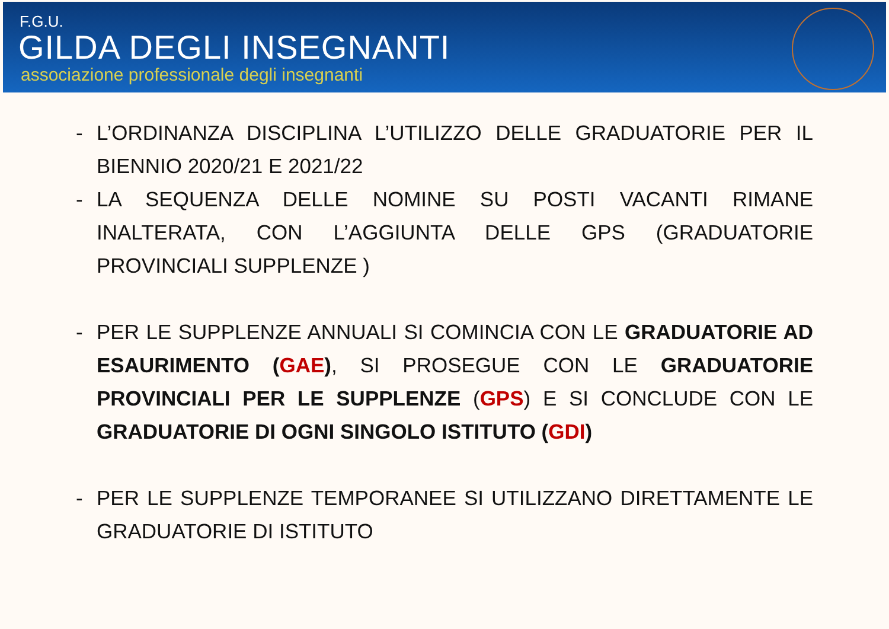F.G.U.
GILDA DEGLI INSEGNANTI
associazione professionale degli insegnanti
- L’ORDINANZA DISCIPLINA L’UTILIZZO DELLE GRADUATORIE PER IL BIENNIO 2020/21 E 2021/22
- LA SEQUENZA DELLE NOMINE SU POSTI VACANTI RIMANE INALTERATA, CON L’AGGIUNTA DELLE GPS (GRADUATORIE PROVINCIALI SUPPLENZE )
- PER LE SUPPLENZE ANNUALI SI COMINCIA CON LE GRADUATORIE AD ESAURIMENTO (GAE), SI PROSEGUE CON LE GRADUATORIE PROVINCIALI PER LE SUPPLENZE (GPS) E SI CONCLUDE CON LE GRADUATORIE DI OGNI SINGOLO ISTITUTO (GDI)
- PER LE SUPPLENZE TEMPORANEE SI UTILIZZANO DIRETTAMENTE LE GRADUATORIE DI ISTITUTO